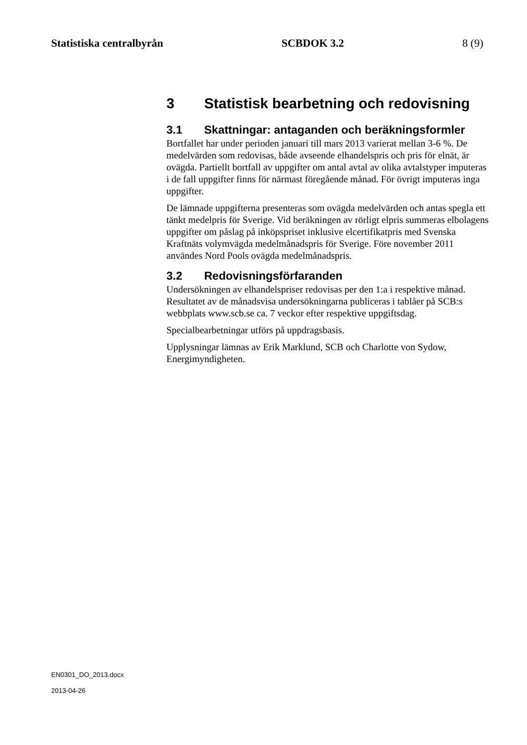Statistiska centralbyrån SCBDOK 3.2 8 (9)
3 Statistisk bearbetning och redovisning
3.1 Skattningar: antaganden och beräkningsformler
Bortfallet har under perioden januari till mars 2013 varierat mellan 3-6 %. De medelvärden som redovisas, både avseende elhandelspris och pris för elnät, är ovägda. Partiellt bortfall av uppgifter om antal avtal av olika avtalstyper imputeras i de fall uppgifter finns för närmast föregående månad. För övrigt imputeras inga uppgifter.
De lämnade uppgifterna presenteras som ovägda medelvärden och antas spegla ett tänkt medelpris för Sverige. Vid beräkningen av rörligt elpris summeras elbolagens uppgifter om påslag på inköpspriset inklusive elcertifikatpris med Svenska Kraftnäts volymvägda medelmånadspris för Sverige. Före november 2011 användes Nord Pools ovägda medelmånadspris.
3.2 Redovisningsförfaranden
Undersökningen av elhandelspriser redovisas per den 1:a i respektive månad. Resultatet av de månadsvisa undersökningarna publiceras i tablåer på SCB:s webbplats www.scb.se ca. 7 veckor efter respektive uppgiftsdag.
Specialbearbetningar utförs på uppdragsbasis.
Upplysningar lämnas av Erik Marklund, SCB och Charlotte von Sydow, Energimyndigheten.
EN0301_DO_2013.docx
2013-04-26